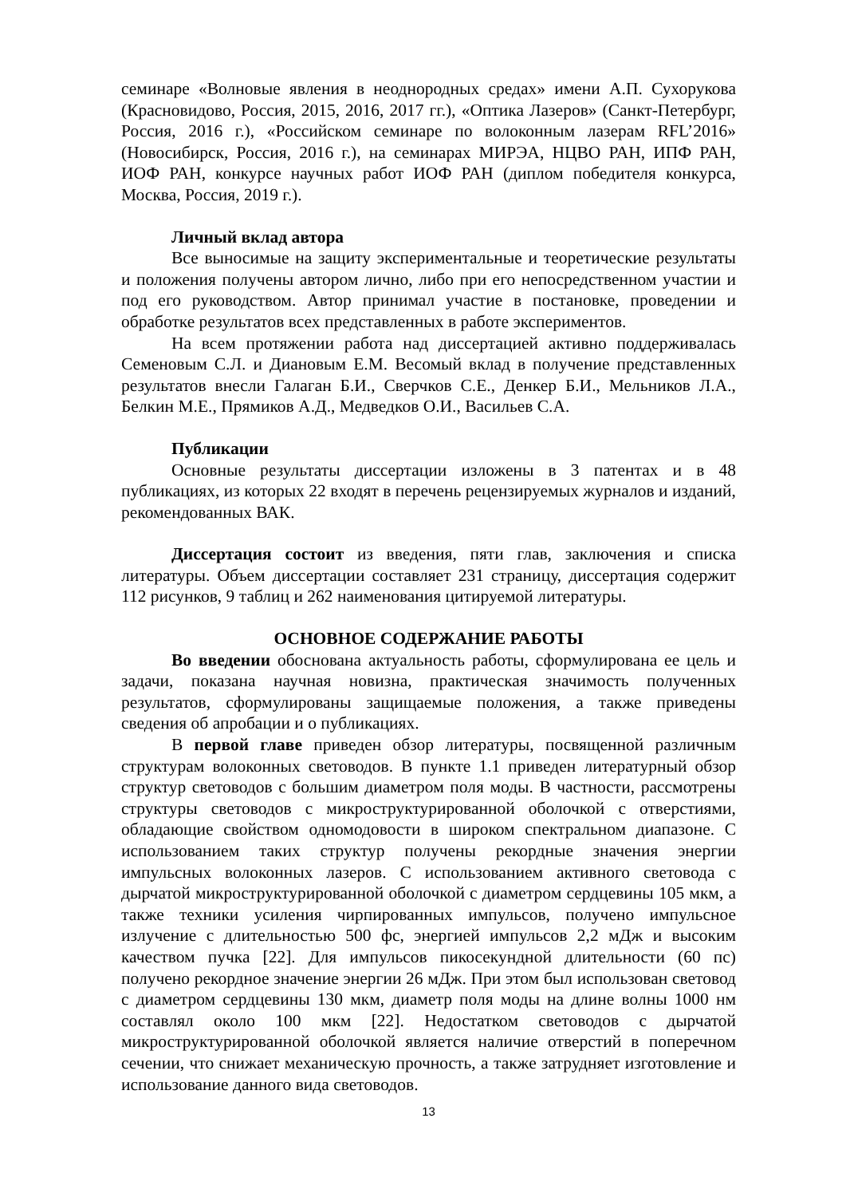семинаре «Волновые явления в неоднородных средах» имени А.П. Сухорукова (Красновидово, Россия, 2015, 2016, 2017 гг.), «Оптика Лазеров» (Санкт-Петербург, Россия, 2016 г.), «Российском семинаре по волоконным лазерам RFL’2016» (Новосибирск, Россия, 2016 г.), на семинарах МИРЭА, НЦВО РАН, ИПФ РАН, ИОФ РАН, конкурсе научных работ ИОФ РАН (диплом победителя конкурса, Москва, Россия, 2019 г.).
Личный вклад автора
Все выносимые на защиту экспериментальные и теоретические результаты и положения получены автором лично, либо при его непосредственном участии и под его руководством. Автор принимал участие в постановке, проведении и обработке результатов всех представленных в работе экспериментов.
На всем протяжении работа над диссертацией активно поддерживалась Семеновым С.Л. и Диановым Е.М. Весомый вклад в получение представленных результатов внесли Галаган Б.И., Сверчков С.Е., Денкер Б.И., Мельников Л.А., Белкин М.Е., Прямиков А.Д., Медведков О.И., Васильев С.А.
Публикации
Основные результаты диссертации изложены в 3 патентах и в 48 публикациях, из которых 22 входят в перечень рецензируемых журналов и изданий, рекомендованных ВАК.
Диссертация состоит из введения, пяти глав, заключения и списка литературы. Объем диссертации составляет 231 страницу, диссертация содержит 112 рисунков, 9 таблиц и 262 наименования цитируемой литературы.
ОСНОВНОЕ СОДЕРЖАНИЕ РАБОТЫ
Во введении обоснована актуальность работы, сформулирована ее цель и задачи, показана научная новизна, практическая значимость полученных результатов, сформулированы защищаемые положения, а также приведены сведения об апробации и о публикациях.
В первой главе приведен обзор литературы, посвященной различным структурам волоконных световодов. В пункте 1.1 приведен литературный обзор структур световодов с большим диаметром поля моды. В частности, рассмотрены структуры световодов с микроструктурированной оболочкой с отверстиями, обладающие свойством одномодовости в широком спектральном диапазоне. С использованием таких структур получены рекордные значения энергии импульсных волоконных лазеров. С использованием активного световода с дырчатой микроструктурированной оболочкой с диаметром сердцевины 105 мкм, а также техники усиления чирпированных импульсов, получено импульсное излучение с длительностью 500 фс, энергией импульсов 2,2 мДж и высоким качеством пучка [22]. Для импульсов пикосекундной длительности (60 пс) получено рекордное значение энергии 26 мДж. При этом был использован световод с диаметром сердцевины 130 мкм, диаметр поля моды на длине волны 1000 нм составлял около 100 мкм [22]. Недостатком световодов с дырчатой микроструктурированной оболочкой является наличие отверстий в поперечном сечении, что снижает механическую прочность, а также затрудняет изготовление и использование данного вида световодов.
13